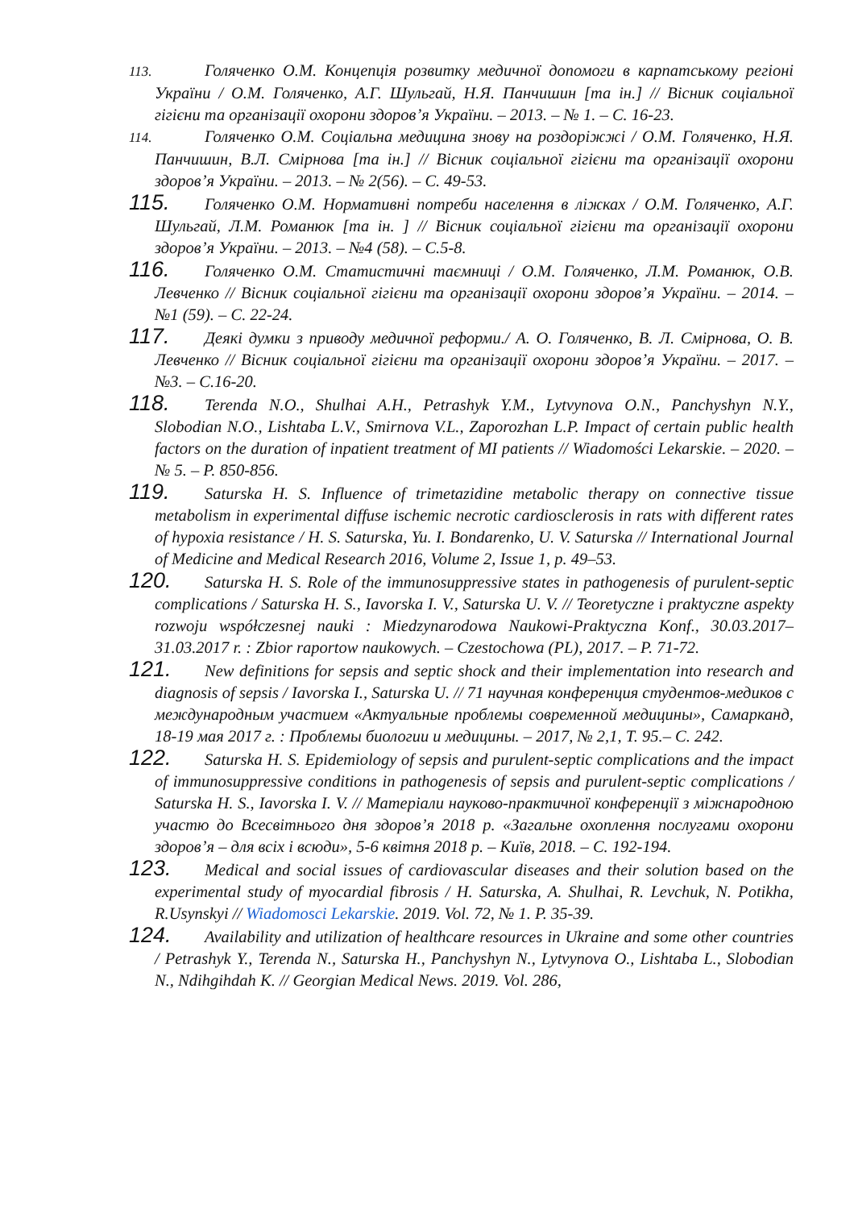113. Голяченко О.М. Концепція розвитку медичної допомоги в карпатському регіоні України / О.М. Голяченко, А.Г. Шульгай, Н.Я. Панчишин [та ін.] // Вісник соціальної гігієни та організації охорони здоров’я України. – 2013. – № 1. – С. 16-23.
114. Голяченко О.М. Соціальна медицина знову на роздоріжжі / О.М. Голяченко, Н.Я. Панчишин, В.Л. Смірнова [та ін.] // Вісник соціальної гігієни та організації охорони здоров’я України. – 2013. – № 2(56). – С. 49-53.
115. Голяченко О.М. Нормативні потреби населення в ліжках / О.М. Голяченко, А.Г. Шульгай, Л.М. Романюк [та ін. ] // Вісник соціальної гігієни та організації охорони здоров’я України. – 2013. – №4 (58). – С.5-8.
116. Голяченко О.М. Статистичні таємниці / О.М. Голяченко, Л.М. Романюк, О.В. Левченко // Вісник соціальної гігієни та організації охорони здоров’я України. – 2014. – №1 (59). – С. 22-24.
117. Деякі думки з приводу медичної реформи./ А. О. Голяченко, В. Л. Смірнова, О. В. Левченко // Вісник соціальної гігієни та організації охорони здоров’я України. – 2017. – №3. – С.16-20.
118. Terenda N.O., Shulhai A.H., Petrashyk Y.M., Lytvynova O.N., Panchyshyn N.Y., Slobodian N.O., Lishtaba L.V., Smirnova V.L., Zaporozhan L.P. Impact of certain public health factors on the duration of inpatient treatment of MI patients // Wiadomości Lekarskie. – 2020. – № 5. – P. 850-856.
119. Saturska H. S. Influence of trimetazidine metabolic therapy on connective tissue metabolism in experimental diffuse ischemic necrotic cardiosclerosis in rats with different rates of hypoxia resistance / H. S. Saturska, Yu. I. Bondarenko, U. V. Saturska // International Journal of Medicine and Medical Research 2016, Volume 2, Issue 1, p. 49–53.
120. Saturska H. S. Role of the immunosuppressive states in pathogenesis of purulent-septic complications / Saturska H. S., Iavorska I. V., Saturska U. V. // Teoretyczne i praktyczne aspekty rozwoju współczesnej nauki : Miedzynarodowa Naukowi-Praktyczna Konf., 30.03.2017–31.03.2017 r. : Zbior raportow naukowych. – Czestochowa (PL), 2017. – P. 71-72.
121. New definitions for sepsis and septic shock and their implementation into research and diagnosis of sepsis / Iavorska I., Saturska U. // 71 научная конференция студентов-медиков с международным участием «Актуальные проблемы современной медицины», Самарканд, 18-19 мая 2017 г. : Проблемы биологии и медицины. – 2017, № 2,1, Т. 95.– С. 242.
122. Saturska H. S. Epidemiology of sepsis and purulent-septic complications and the impact of immunosuppressive conditions in pathogenesis of sepsis and purulent-septic complications / Saturska H. S., Iavorska I. V. // Матеріали науково-практичної конференції з міжнародною участю до Всесвітнього дня здоров’я 2018 р. «Загальне охоплення послугами охорони здоров’я – для всіх і всюди», 5-6 квітня 2018 р. – Київ, 2018. – С. 192-194.
123. Medical and social issues of cardiovascular diseases and their solution based on the experimental study of myocardial fibrosis / H. Saturska, A. Shulhai, R. Levchuk, N. Potikha, R.Usynskyi // Wiadomosci Lekarskie. 2019. Vol. 72, № 1. P. 35-39.
124. Availability and utilization of healthcare resources in Ukraine and some other countries / Petrashyk Y., Terenda N., Saturska H., Panchyshyn N., Lytvynova O., Lishtaba L., Slobodian N., Ndihgihdah K. // Georgian Medical News. 2019. Vol. 286,